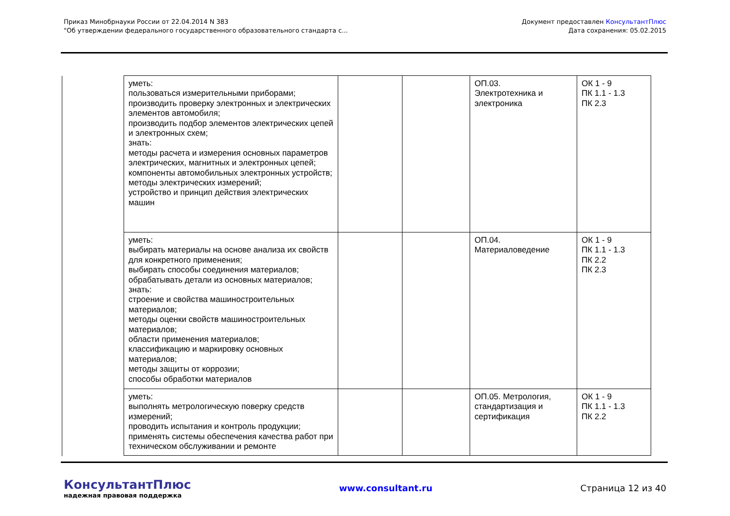Приказ Минобрнауки России от 22.04.2014 N 383
"Об утверждении федерального государственного образовательного стандарта с...
Документ предоставлен КонсультантПлюс
Дата сохранения: 05.02.2015
| уметь: пользоваться измерительными приборами; производить проверку электронных и электрических элементов автомобиля; производить подбор элементов электрических цепей и электронных схем; знать: методы расчета и измерения основных параметров электрических, магнитных и электронных цепей; компоненты автомобильных электронных устройств; методы электрических измерений; устройство и принцип действия электрических машин | | | ОП.03. Электротехника и электроника | ОК 1 - 9 ПК 1.1 - 1.3 ПК 2.3 |
| уметь: выбирать материалы на основе анализа их свойств для конкретного применения; выбирать способы соединения материалов; обрабатывать детали из основных материалов; знать: строение и свойства машиностроительных материалов; методы оценки свойств машиностроительных материалов; области применения материалов; классификацию и маркировку основных материалов; методы защиты от коррозии; способы обработки материалов | | | ОП.04. Материаловедение | ОК 1 - 9 ПК 1.1 - 1.3 ПК 2.2 ПК 2.3 |
| уметь: выполнять метрологическую поверку средств измерений; проводить испытания и контроль продукции; применять системы обеспечения качества работ при техническом обслуживании и ремонте | | | ОП.05. Метрология, стандартизация и сертификация | ОК 1 - 9 ПК 1.1 - 1.3 ПК 2.2 |
КонсультантПлюс
надежная правовая поддержка
www.consultant.ru Страница 12 из 40